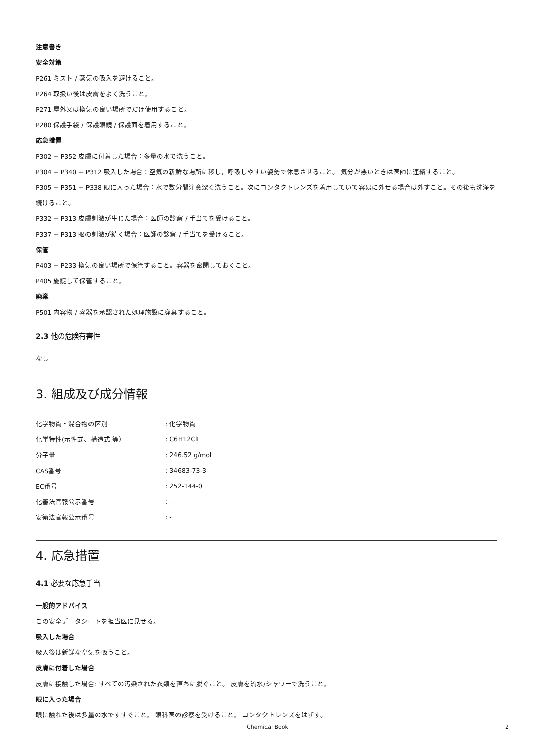注意書き
安全対策
P261 ミスト / 蒸気の吸入を避けること。
P264 取扱い後は皮膚をよく洗うこと。
P271 屋外又は換気の良い場所でだけ使用すること。
P280 保護手袋 / 保護眼鏡 / 保護面を着用すること。
応急措置
P302 + P352 皮膚に付着した場合：多量の水で洗うこと。
P304 + P340 + P312 吸入した場合：空気の新鮮な場所に移し，呼吸しやすい姿勢で休息させること。 気分が悪いときは医師に連絡すること。
P305 + P351 + P338 眼に入った場合：水で数分間注意深く洗うこと。次にコンタクトレンズを着用していて容易に外せる場合は外すこと。その後も洗浄を続けること。
P332 + P313 皮膚刺激が生じた場合：医師の診察 / 手当てを受けること。
P337 + P313 眼の刺激が続く場合：医師の診察 / 手当てを受けること。
保管
P403 + P233 換気の良い場所で保管すること。容器を密閉しておくこと。
P405 施錠して保管すること。
廃棄
P501 内容物 / 容器を承認された処理施設に廃棄すること。
2.3 他の危険有害性
なし
3. 組成及び成分情報
| 化学物質・混合物の区別 | : 化学物質 |
| 化学特性(示性式、構造式 等） | : C6H12ClI |
| 分子量 | : 246.52 g/mol |
| CAS番号 | : 34683-73-3 |
| EC番号 | : 252-144-0 |
| 化審法官報公示番号 | : - |
| 安衛法官報公示番号 | : - |
4. 応急措置
4.1 必要な応急手当
一般的アドバイス
この安全データシートを担当医に見せる。
吸入した場合
吸入後は新鮮な空気を吸うこと。
皮膚に付着した場合
皮膚に接触した場合: すべての汚染された衣類を直ちに脱ぐこと。 皮膚を流水/シャワーで洗うこと。
眼に入った場合
眼に触れた後は多量の水ですすぐこと。 眼科医の診察を受けること。 コンタクトレンズをはずす。
Chemical Book 2